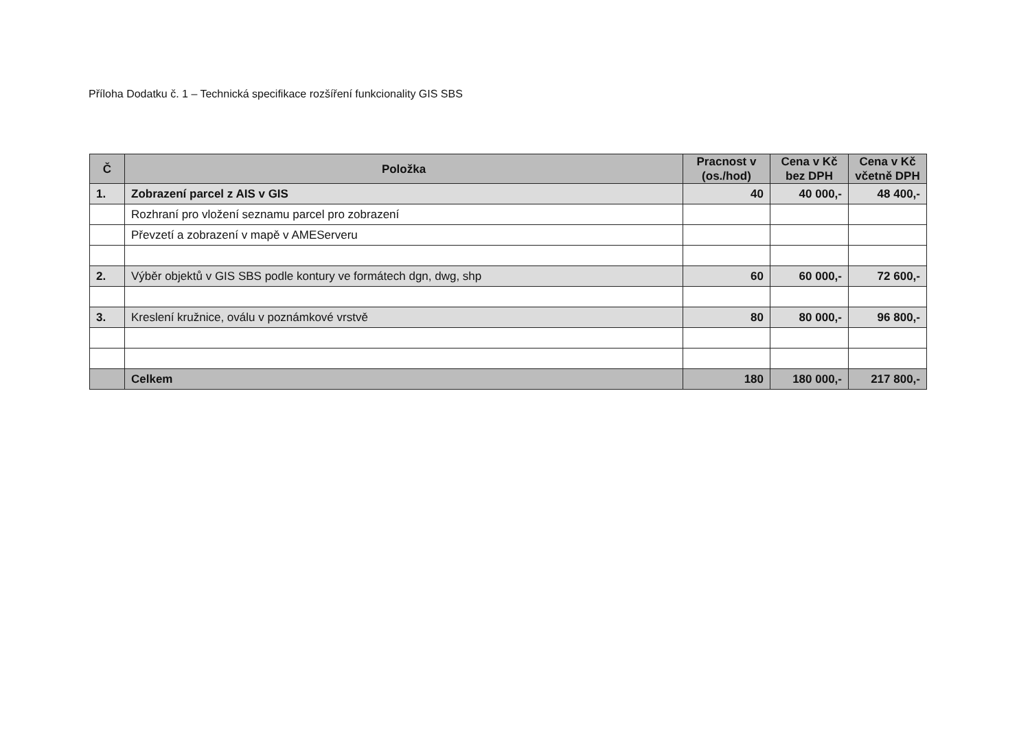Příloha Dodatku č. 1 – Technická specifikace rozšíření funkcionality GIS SBS
| Č | Položka | Pracnost v (os./hod) | Cena v Kč bez DPH | Cena v Kč včetně DPH |
| --- | --- | --- | --- | --- |
| 1. | Zobrazení parcel z AIS v GIS | 40 | 40 000,- | 48 400,- |
| | Rozhraní pro vložení seznamu parcel pro zobrazení | | | |
| | Převzetí a zobrazení v mapě v AMEServeru | | | |
| 2. | Výběr objektů v GIS SBS podle kontury ve formátech dgn, dwg, shp | 60 | 60 000,- | 72 600,- |
| 3. | Kreslení kružnice, oválu v poznámkové vrstvě | 80 | 80 000,- | 96 800,- |
| | Celkem | 180 | 180 000,- | 217 800,- |